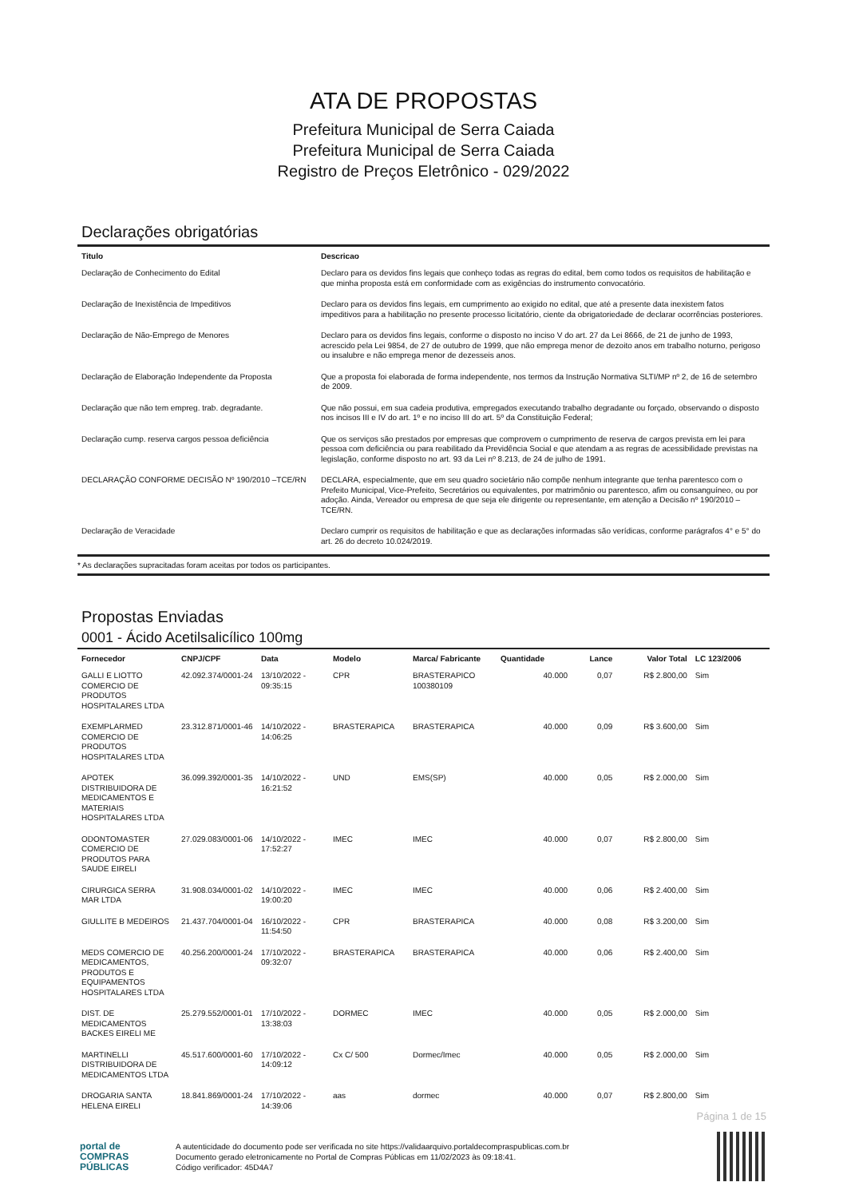ATA DE PROPOSTAS
Prefeitura Municipal de Serra Caiada
Prefeitura Municipal de Serra Caiada
Registro de Preços Eletrônico - 029/2022
Declarações obrigatórias
| Titulo | Descricao |
| --- | --- |
| Declaração de Conhecimento do Edital | Declaro para os devidos fins legais que conheço todas as regras do edital, bem como todos os requisitos de habilitação e que minha proposta está em conformidade com as exigências do instrumento convocatório. |
| Declaração de Inexistência de Impeditivos | Declaro para os devidos fins legais, em cumprimento ao exigido no edital, que até a presente data inexistem fatos impeditivos para a habilitação no presente processo licitatório, ciente da obrigatoriedade de declarar ocorrências posteriores. |
| Declaração de Não-Emprego de Menores | Declaro para os devidos fins legais, conforme o disposto no inciso V do art. 27 da Lei 8666, de 21 de junho de 1993, acrescido pela Lei 9854, de 27 de outubro de 1999, que não emprega menor de dezoito anos em trabalho noturno, perigoso ou insalubre e não emprega menor de dezesseis anos. |
| Declaração de Elaboração Independente da Proposta | Que a proposta foi elaborada de forma independente, nos termos da Instrução Normativa SLTI/MP nº 2, de 16 de setembro de 2009. |
| Declaração que não tem empreg. trab. degradante. | Que não possui, em sua cadeia produtiva, empregados executando trabalho degradante ou forçado, observando o disposto nos incisos III e IV do art. 1º e no inciso III do art. 5º da Constituição Federal; |
| Declaração cump. reserva cargos pessoa deficiência | Que os serviços são prestados por empresas que comprovem o cumprimento de reserva de cargos prevista em lei para pessoa com deficiência ou para reabilitado da Previdência Social e que atendam a as regras de acessibilidade previstas na legislação, conforme disposto no art. 93 da Lei nº 8.213, de 24 de julho de 1991. |
| DECLARAÇÃO CONFORME DECISÃO Nº 190/2010 –TCE/RN | DECLARA, especialmente, que em seu quadro societário não compõe nenhum integrante que tenha parentesco com o Prefeito Municipal, Vice-Prefeito, Secretários ou equivalentes, por matrimônio ou parentesco, afim ou consanguíneo, ou por adoção. Ainda, Vereador ou empresa de que seja ele dirigente ou representante, em atenção a Decisão nº 190/2010 – TCE/RN. |
| Declaração de Veracidade | Declaro cumprir os requisitos de habilitação e que as declarações informadas são verídicas, conforme parágrafos 4° e 5° do art. 26 do decreto 10.024/2019. |
* As declarações supracitadas foram aceitas por todos os participantes.
Propostas Enviadas
0001 - Ácido Acetilsalicílico 100mg
| Fornecedor | CNPJ/CPF | Data | Modelo | Marca/ Fabricante | Quantidade | Lance | Valor Total | LC 123/2006 |
| --- | --- | --- | --- | --- | --- | --- | --- | --- |
| GALLI E LIOTTO COMERCIO DE PRODUTOS HOSPITALARES LTDA | 42.092.374/0001-24 | 13/10/2022 - 09:35:15 | CPR | BRASTERAPICO 100380109 | 40.000 | 0,07 | R$ 2.800,00 | Sim |
| EXEMPLARMED COMERCIO DE PRODUTOS HOSPITALARES LTDA | 23.312.871/0001-46 | 14/10/2022 - 14:06:25 | BRASTERAPICA | BRASTERAPICA | 40.000 | 0,09 | R$ 3.600,00 | Sim |
| APOTEK DISTRIBUIDORA DE MEDICAMENTOS E MATERIAIS HOSPITALARES LTDA | 36.099.392/0001-35 | 14/10/2022 - 16:21:52 | UND | EMS(SP) | 40.000 | 0,05 | R$ 2.000,00 | Sim |
| ODONTOMASTER COMERCIO DE PRODUTOS PARA SAUDE EIRELI | 27.029.083/0001-06 | 14/10/2022 - 17:52:27 | IMEC | IMEC | 40.000 | 0,07 | R$ 2.800,00 | Sim |
| CIRURGICA SERRA MAR LTDA | 31.908.034/0001-02 | 14/10/2022 - 19:00:20 | IMEC | IMEC | 40.000 | 0,06 | R$ 2.400,00 | Sim |
| GIULLITE B MEDEIROS | 21.437.704/0001-04 | 16/10/2022 - 11:54:50 | CPR | BRASTERAPICA | 40.000 | 0,08 | R$ 3.200,00 | Sim |
| MEDS COMERCIO DE MEDICAMENTOS, PRODUTOS E EQUIPAMENTOS HOSPITALARES LTDA | 40.256.200/0001-24 | 17/10/2022 - 09:32:07 | BRASTERAPICA | BRASTERAPICA | 40.000 | 0,06 | R$ 2.400,00 | Sim |
| DIST. DE MEDICAMENTOS BACKES EIRELI ME | 25.279.552/0001-01 | 17/10/2022 - 13:38:03 | DORMEC | IMEC | 40.000 | 0,05 | R$ 2.000,00 | Sim |
| MARTINELLI DISTRIBUIDORA DE MEDICAMENTOS LTDA | 45.517.600/0001-60 | 17/10/2022 - 14:09:12 | Cx C/ 500 | Dormec/Imec | 40.000 | 0,05 | R$ 2.000,00 | Sim |
| DROGARIA SANTA HELENA EIRELI | 18.841.869/0001-24 | 17/10/2022 - 14:39:06 | aas | dormec | 40.000 | 0,07 | R$ 2.800,00 | Sim |
Página 1 de 15
portal de
COMPRAS
PÚBLICAS
A autenticidade do documento pode ser verificada no site https://validaarquivo.portaldecompraspublicas.com.br
Documento gerado eletronicamente no Portal de Compras Públicas em 11/02/2023 às 09:18:41.
Código verificador: 45D4A7